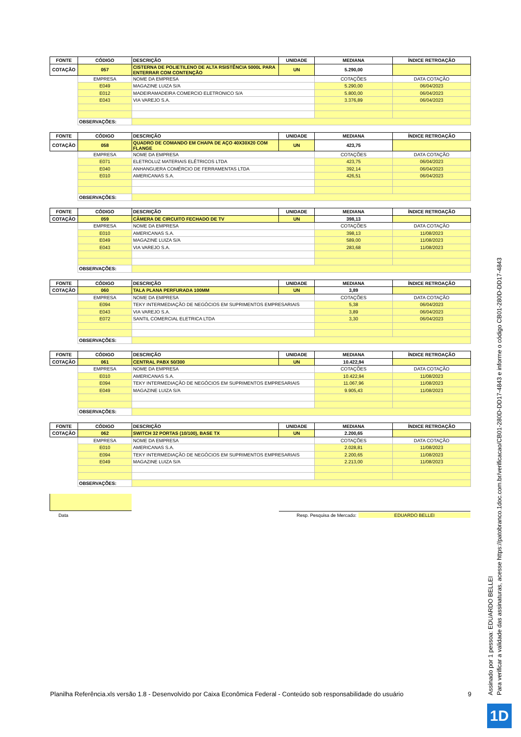| FONTE | CÓDIGO | DESCRIÇÃO | UNIDADE | MEDIANA | ÍNDICE RETROAÇÃO |
| --- | --- | --- | --- | --- | --- |
| COTAÇÃO | 057 | CISTERNA DE POLIETILENO DE ALTA RSISTÊNCIA 5000L PARA ENTERRAR COM CONTENÇÃO | UN | 5.290,00 | |
| | EMPRESA | NOME DA EMPRESA | | COTAÇÕES | DATA COTAÇÃO |
| | E049 | MAGAZINE LUIZA S/A | | 5.290,00 | 06/04/2023 |
| | E012 | MADEIRAMADEIRA COMERCIO ELETRONICO S/A | | 5.800,00 | 06/04/2023 |
| | E043 | VIA VAREJO S.A. | | 3.376,89 | 06/04/2023 |
| | OBSERVAÇÕES: | | | | |
| FONTE | CÓDIGO | DESCRIÇÃO | UNIDADE | MEDIANA | ÍNDICE RETROAÇÃO |
| --- | --- | --- | --- | --- | --- |
| COTAÇÃO | 058 | QUADRO DE COMANDO EM CHAPA DE AÇO 40X30X20 COM FLANGE | UN | 423,75 | |
| | EMPRESA | NOME DA EMPRESA | | COTAÇÕES | DATA COTAÇÃO |
| | E071 | ELETROLUZ MATERIAIS ELÉTRICOS LTDA | | 423,75 | 06/04/2023 |
| | E040 | ANHANGUERA COMÉRCIO DE FERRAMENTAS LTDA | | 392,14 | 06/04/2023 |
| | E010 | AMERICANAS S.A. | | 426,51 | 06/04/2023 |
| | OBSERVAÇÕES: | | | | |
| FONTE | CÓDIGO | DESCRIÇÃO | UNIDADE | MEDIANA | ÍNDICE RETROAÇÃO |
| --- | --- | --- | --- | --- | --- |
| COTAÇÃO | 059 | CÂMERA DE CIRCUITO FECHADO DE TV | UN | 398,13 | |
| | EMPRESA | NOME DA EMPRESA | | COTAÇÕES | DATA COTAÇÃO |
| | E010 | AMERICANAS S.A. | | 398,13 | 11/08/2023 |
| | E049 | MAGAZINE LUIZA S/A | | 589,00 | 11/08/2023 |
| | E043 | VIA VAREJO S.A. | | 283,68 | 11/08/2023 |
| | OBSERVAÇÕES: | | | | |
| FONTE | CÓDIGO | DESCRIÇÃO | UNIDADE | MEDIANA | ÍNDICE RETROAÇÃO |
| --- | --- | --- | --- | --- | --- |
| COTAÇÃO | 060 | TALA PLANA PERFURADA 100MM | UN | 3,89 | |
| | EMPRESA | NOME DA EMPRESA | | COTAÇÕES | DATA COTAÇÃO |
| | E094 | TEKY INTERMEDIAÇÃO DE NEGÓCIOS EM SUPRIMENTOS EMPRESARIAIS | | 5,38 | 06/04/2023 |
| | E043 | VIA VAREJO S.A. | | 3,89 | 06/04/2023 |
| | E072 | SANTIL COMERCIAL ELETRICA LTDA | | 3,30 | 06/04/2023 |
| | OBSERVAÇÕES: | | | | |
| FONTE | CÓDIGO | DESCRIÇÃO | UNIDADE | MEDIANA | ÍNDICE RETROAÇÃO |
| --- | --- | --- | --- | --- | --- |
| COTAÇÃO | 061 | CENTRAL PABX 50/300 | UN | 10.422,94 | |
| | EMPRESA | NOME DA EMPRESA | | COTAÇÕES | DATA COTAÇÃO |
| | E010 | AMERICANAS S.A. | | 10.422,94 | 11/08/2023 |
| | E094 | TEKY INTERMEDIAÇÃO DE NEGÓCIOS EM SUPRIMENTOS EMPRESARIAIS | | 11.067,96 | 11/08/2023 |
| | E049 | MAGAZINE LUIZA S/A | | 9.905,43 | 11/08/2023 |
| | OBSERVAÇÕES: | | | | |
| FONTE | CÓDIGO | DESCRIÇÃO | UNIDADE | MEDIANA | ÍNDICE RETROAÇÃO |
| --- | --- | --- | --- | --- | --- |
| COTAÇÃO | 062 | SWITCH 32 PORTAS (10/100), BASE TX | UN | 2.200,65 | |
| | EMPRESA | NOME DA EMPRESA | | COTAÇÕES | DATA COTAÇÃO |
| | E010 | AMERICANAS S.A. | | 2.028,81 | 11/08/2023 |
| | E094 | TEKY INTERMEDIAÇÃO DE NEGÓCIOS EM SUPRIMENTOS EMPRESARIAIS | | 2.200,65 | 11/08/2023 |
| | E049 | MAGAZINE LUIZA S/A | | 2.213,00 | 11/08/2023 |
| | OBSERVAÇÕES: | | | | |
Data
Resp. Pesquisa de Mercado: EDUARDO BELLEI
Planilha Referência.xls versão 1.8 - Desenvolvido por Caixa Econômica Federal - Conteúdo sob responsabilidade do usuário 9
Assinado por 1 pessoa: EDUARDO BELLEI
Para verificar a validade das assinaturas, acesse https://patobranco.1doc.com.br/verificacao/CB01-280D-DD17-4843 e informe o código CB01-280D-DD17-4843
1D